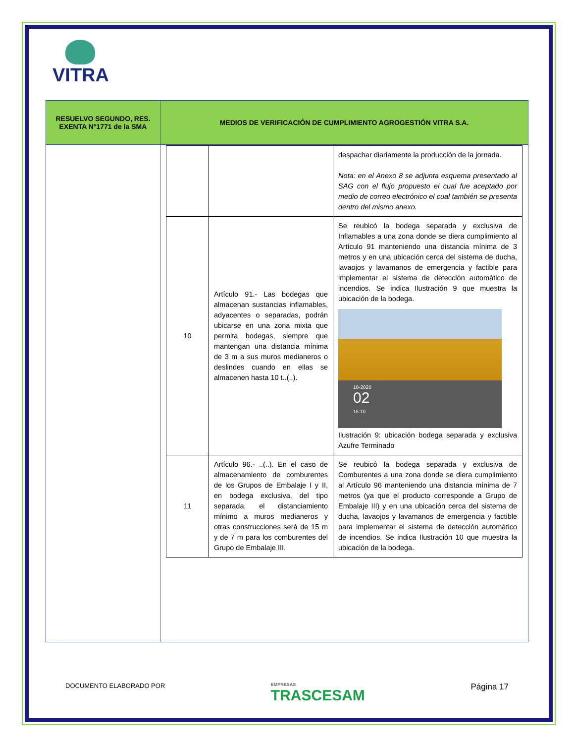VITRA
| RESUELVO SEGUNDO, RES. EXENTA N°1771 de la SMA | MEDIOS DE VERIFICACIÓN DE CUMPLIMIENTO AGROGESTIÓN VITRA S.A. |
| --- | --- |
| | / / / despachar diariamente la producción de la jornada. Nota: en el Anexo 8 se adjunta esquema presentado al SAG con el flujo propuesto el cual fue aceptado por medio de correo electrónico el cual también se presenta dentro del mismo anexo. / / 10 / Artículo 91.- Las bodegas que almacenan sustancias inflamables, adyacentes o separadas, podrán ubicarse en una zona mixta que permita bodegas, siempre que mantengan una distancia mínima de 3 m a sus muros medianeros o deslindes cuando en ellas se almacenen hasta 10 t..(..). / Se reubicó la bodega separada y exclusiva de Inflamables a una zona donde se diera cumplimiento al Artículo 91 manteniendo una distancia mínima de 3 metros y en una ubicación cerca del sistema de ducha, lavaojos y lavamanos de emergencia y factible para implementar el sistema de detección automático de incendios. Se indica Ilustración 9 que muestra la ubicación de la bodega. 10-2020 02 15:10 Ilustración 9: ubicación bodega separada y exclusiva Azufre Terminado / / 11 / Artículo 96.- ..(..). En el caso de almacenamiento de comburentes de los Grupos de Embalaje I y II, en bodega exclusiva, del tipo separada, el distanciamiento mínimo a muros medianeros y otras construcciones será de 15 m y de 7 m para los comburentes del Grupo de Embalaje III. / Se reubicó la bodega separada y exclusiva de Comburentes a una zona donde se diera cumplimiento al Artículo 96 manteniendo una distancia mínima de 7 metros (ya que el producto corresponde a Grupo de Embalaje III) y en una ubicación cerca del sistema de ducha, lavaojos y lavamanos de emergencia y factible para implementar el sistema de detección automático de incendios. Se indica Ilustración 10 que muestra la ubicación de la bodega. / |
DOCUMENTO ELABORADO POR EMPRESAS
TRASCESAM Página 17